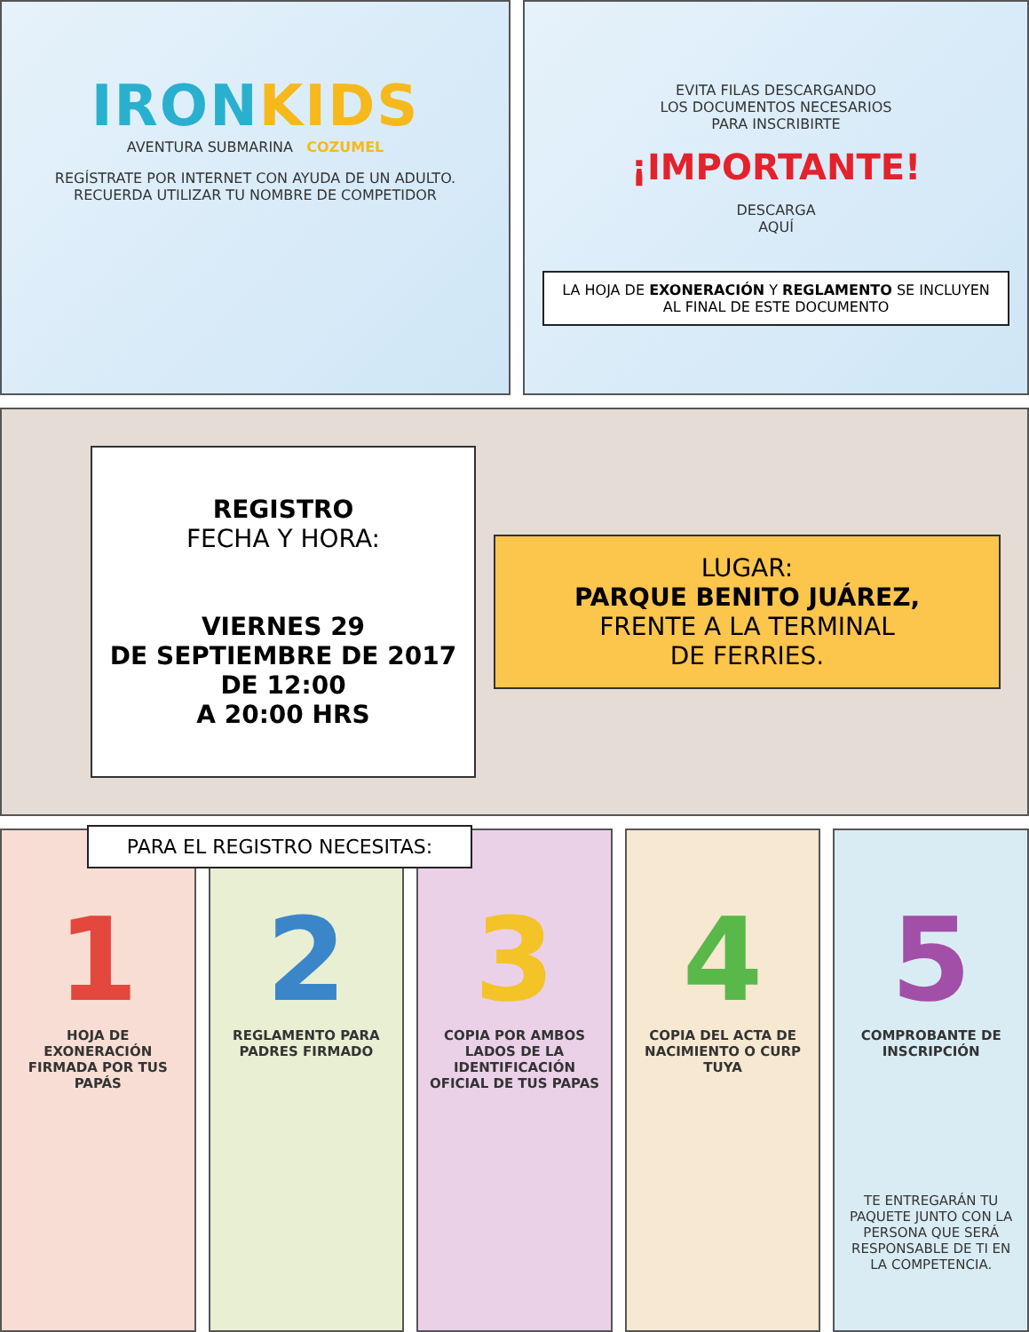IRONKIDS
AVENTURA SUBMARINA COZUMEL
REGÍSTRATE POR INTERNET CON AYUDA DE UN ADULTO.
RECUERDA UTILIZAR TU NOMBRE DE COMPETIDOR
EVITA FILAS DESCARGANDO
LOS DOCUMENTOS NECESARIOS
PARA INSCRIBIRTE
¡IMPORTANTE!
DESCARGA
AQUÍ
LA HOJA DE EXONERACIÓN Y REGLAMENTO SE INCLUYEN AL FINAL DE ESTE DOCUMENTO
REGISTRO
FECHA Y HORA:
VIERNES 29
DE SEPTIEMBRE DE 2017
DE 12:00
A 20:00 HRS
LUGAR:
PARQUE BENITO JUÁREZ,
FRENTE A LA TERMINAL
DE FERRIES.
PARA EL REGISTRO NECESITAS:
1
HOJA DE EXONERACIÓN FIRMADA POR TUS PAPÁS
2
REGLAMENTO PARA PADRES FIRMADO
3
COPIA POR AMBOS LADOS DE LA IDENTIFICACIÓN OFICIAL DE TUS PAPAS
4
COPIA DEL ACTA DE NACIMIENTO O CURP TUYA
5
COMPROBANTE DE INSCRIPCIÓN
TE ENTREGARÁN TU PAQUETE JUNTO CON LA PERSONA QUE SERÁ RESPONSABLE DE TI EN LA COMPETENCIA.